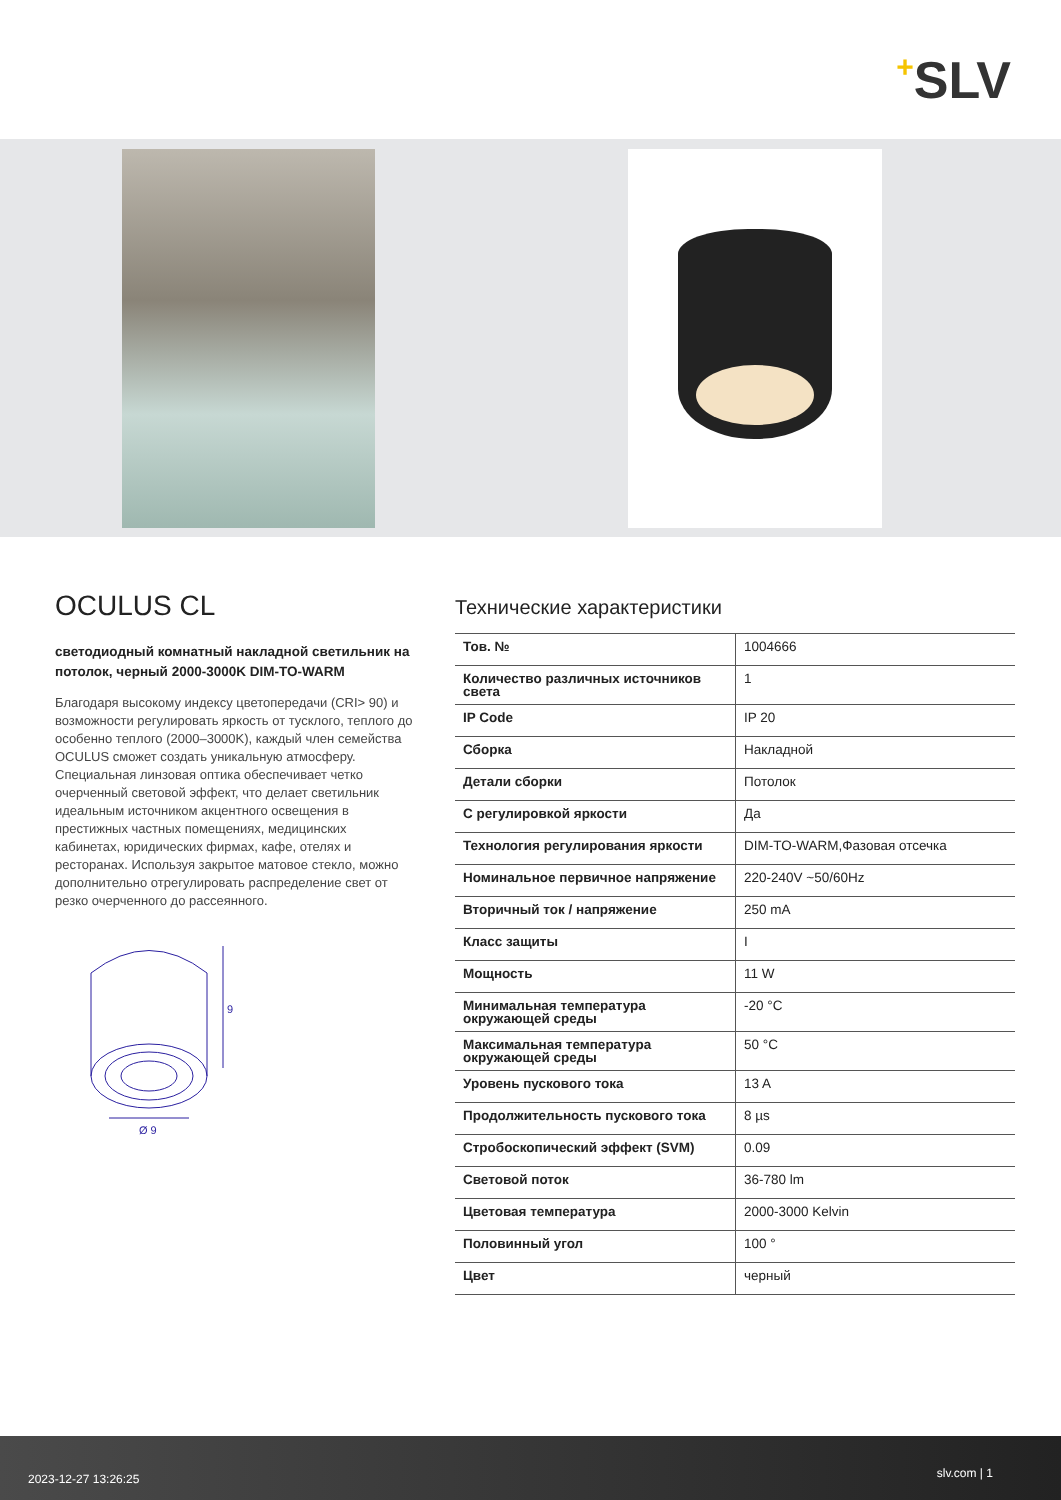+SLV
OCULUS CL
светодиодный комнатный накладной светильник на потолок, черный 2000-3000K DIM-TO-WARM
Благодаря высокому индексу цветопередачи (CRI> 90) и возможности регулировать яркость от тусклого, теплого до особенно теплого (2000–3000K), каждый член семейства OCULUS сможет создать уникальную атмосферу. Специальная линзовая оптика обеспечивает четко очерченный световой эффект, что делает светильник идеальным источником акцентного освещения в престижных частных помещениях, медицинских кабинетах, юридических фирмах, кафе, отелях и ресторанах. Используя закрытое матовое стекло, можно дополнительно отрегулировать распределение свет от резко очерченного до рассеянного.
9
Ø 9
Технические характеристики
| Тов. № | 1004666 |
| Количество различных источников света | 1 |
| IP Code | IP 20 |
| Сборка | Накладной |
| Детали сборки | Потолок |
| С регулировкой яркости | Да |
| Технология регулирования яркости | DIM-TO-WARM,Фазовая отсечка |
| Номинальное первичное напряжение | 220-240V ~50/60Hz |
| Вторичный ток / напряжение | 250 mA |
| Класс защиты | I |
| Мощность | 11 W |
| Минимальная температура окружающей среды | -20 °C |
| Максимальная температура окружающей среды | 50 °C |
| Уровень пускового тока | 13 A |
| Продолжительность пускового тока | 8 µs |
| Стробоскопический эффект (SVM) | 0.09 |
| Световой поток | 36-780 lm |
| Цветовая температура | 2000-3000 Kelvin |
| Половинный угол | 100 ° |
| Цвет | черный |
2023-12-27 13:26:25 slv.com | 1